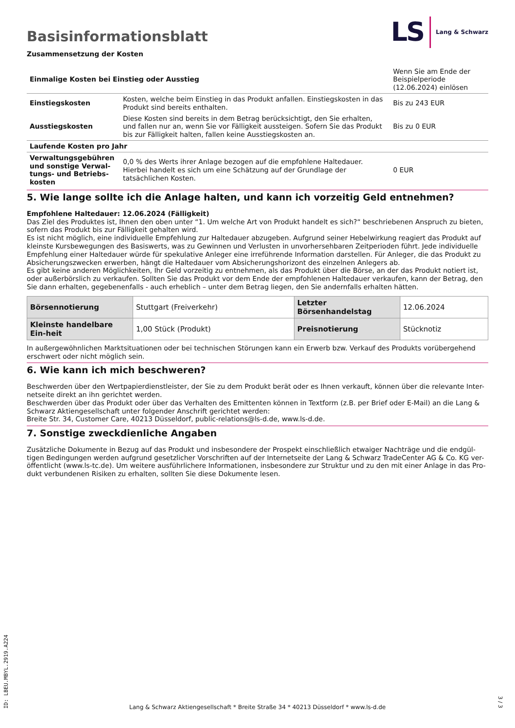Basisinformationsblatt
LS Lang & Schwarz
Zusammensetzung der Kosten
| Einmalige Kosten bei Einstieg oder Ausstieg | | Wenn Sie am Ende der Beispielperiode (12.06.2024) einlösen |
| Einstiegskosten | Kosten, welche beim Einstieg in das Produkt anfallen. Einstiegskosten in das Produkt sind bereits enthalten. | Bis zu 243 EUR |
| Ausstiegskosten | Diese Kosten sind bereits in dem Betrag berücksichtigt, den Sie erhalten, und fallen nur an, wenn Sie vor Fälligkeit aussteigen. Sofern Sie das Produkt bis zur Fälligkeit halten, fallen keine Ausstiegskosten an. | Bis zu 0 EUR |
| Laufende Kosten pro Jahr | | |
| Verwaltungsgebühren und sonstige Verwal-tungs- und Betriebs-kosten | 0,0 % des Werts ihrer Anlage bezogen auf die empfohlene Haltedauer. Hierbei handelt es sich um eine Schätzung auf der Grundlage der tatsächlichen Kosten. | 0 EUR |
5. Wie lange sollte ich die Anlage halten, und kann ich vorzeitig Geld entnehmen?
Empfohlene Haltedauer: 12.06.2024 (Fälligkeit)
Das Ziel des Produktes ist, Ihnen den oben unter “1. Um welche Art von Produkt handelt es sich?“ beschriebenen Anspruch zu bieten, sofern das Produkt bis zur Fälligkeit gehalten wird.
Es ist nicht möglich, eine individuelle Empfehlung zur Haltedauer abzugeben. Aufgrund seiner Hebelwirkung reagiert das Produkt auf kleinste Kursbewegungen des Basiswerts, was zu Gewinnen und Verlusten in unvorhersehbaren Zeitperioden führt. Jede individuelle Empfehlung einer Haltedauer würde für spekulative Anleger eine irreführende Information darstellen. Für Anleger, die das Produkt zu Absicherungszwecken erwerben, hängt die Haltedauer vom Absicherungshorizont des einzelnen Anlegers ab.
Es gibt keine anderen Möglichkeiten, Ihr Geld vorzeitig zu entnehmen, als das Produkt über die Börse, an der das Produkt notiert ist, oder außerbörslich zu verkaufen. Sollten Sie das Produkt vor dem Ende der empfohlenen Haltedauer verkaufen, kann der Betrag, den Sie dann erhalten, gegebenenfalls - auch erheblich – unter dem Betrag liegen, den Sie andernfalls erhalten hätten.
| Börsennotierung | Stuttgart (Freiverkehr) | Letzter Börsenhandelstag | 12.06.2024 |
| Kleinste handelbare Ein-heit | 1,00 Stück (Produkt) | Preisnotierung | Stücknotiz |
In außergewöhnlichen Marktsituationen oder bei technischen Störungen kann ein Erwerb bzw. Verkauf des Produkts vorübergehend erschwert oder nicht möglich sein.
6. Wie kann ich mich beschweren?
Beschwerden über den Wertpapierdienstleister, der Sie zu dem Produkt berät oder es Ihnen verkauft, können über die relevante Inter-netseite direkt an ihn gerichtet werden.
Beschwerden über das Produkt oder über das Verhalten des Emittenten können in Textform (z.B. per Brief oder E-Mail) an die Lang & Schwarz Aktiengesellschaft unter folgender Anschrift gerichtet werden:
Breite Str. 34, Customer Care, 40213 Düsseldorf, public-relations@ls-d.de, www.ls-d.de.
7. Sonstige zweckdienliche Angaben
Zusätzliche Dokumente in Bezug auf das Produkt und insbesondere der Prospekt einschließlich etwaiger Nachträge und die endgül-tigen Bedingungen werden aufgrund gesetzlicher Vorschriften auf der Internetseite der Lang & Schwarz TradeCenter AG & Co. KG ver-öffentlicht (www.ls-tc.de). Um weitere ausführlichere Informationen, insbesondere zur Struktur und zu den mit einer Anlage in das Pro-dukt verbundenen Risiken zu erhalten, sollten Sie diese Dokumente lesen.
ID: LBEU.MBYL.2919.A224
Lang & Schwarz Aktiengesellschaft * Breite Straße 34 * 40213 Düsseldorf * www.ls-d.de
3 / 3